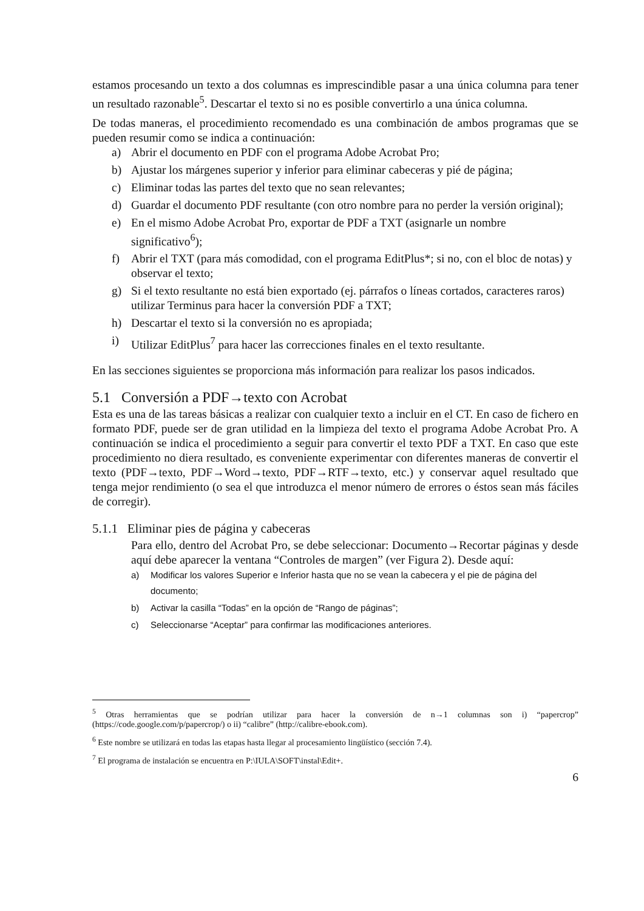estamos procesando un texto a dos columnas es imprescindible pasar a una única columna para tener un resultado razonable<sup>5</sup>. Descartar el texto si no es posible convertirlo a una única columna.
De todas maneras, el procedimiento recomendado es una combinación de ambos programas que se pueden resumir como se indica a continuación:
a) Abrir el documento en PDF con el programa Adobe Acrobat Pro;
b) Ajustar los márgenes superior y inferior para eliminar cabeceras y pié de página;
c) Eliminar todas las partes del texto que no sean relevantes;
d) Guardar el documento PDF resultante (con otro nombre para no perder la versión original);
e) En el mismo Adobe Acrobat Pro, exportar de PDF a TXT (asignarle un nombre significativo<sup>6</sup>);
f) Abrir el TXT (para más comodidad, con el programa EditPlus*; si no, con el bloc de notas) y observar el texto;
g) Si el texto resultante no está bien exportado (ej. párrafos o líneas cortados, caracteres raros) utilizar Terminus para hacer la conversión PDF a TXT;
h) Descartar el texto si la conversión no es apropiada;
i) Utilizar EditPlus<sup>7</sup> para hacer las correcciones finales en el texto resultante.
En las secciones siguientes se proporciona más información para realizar los pasos indicados.
5.1 Conversión a PDF→texto con Acrobat
Esta es una de las tareas básicas a realizar con cualquier texto a incluir en el CT. En caso de fichero en formato PDF, puede ser de gran utilidad en la limpieza del texto el programa Adobe Acrobat Pro. A continuación se indica el procedimiento a seguir para convertir el texto PDF a TXT. En caso que este procedimiento no diera resultado, es conveniente experimentar con diferentes maneras de convertir el texto (PDF→texto, PDF→Word→texto, PDF→RTF→texto, etc.) y conservar aquel resultado que tenga mejor rendimiento (o sea el que introduzca el menor número de errores o éstos sean más fáciles de corregir).
5.1.1 Eliminar pies de página y cabeceras
Para ello, dentro del Acrobat Pro, se debe seleccionar: Documento→Recortar páginas y desde aquí debe aparecer la ventana “Controles de margen” (ver Figura 2). Desde aquí:
a) Modificar los valores Superior e Inferior hasta que no se vean la cabecera y el pie de página del documento;
b) Activar la casilla “Todas” en la opción de “Rango de páginas”;
c) Seleccionarse “Aceptar” para confirmar las modificaciones anteriores.
<sup>5</sup> Otras herramientas que se podrían utilizar para hacer la conversión de n→1 columnas son i) “papercrop” (https://code.google.com/p/papercrop/) o ii) “calibre” (http://calibre-ebook.com).
<sup>6</sup> Este nombre se utilizará en todas las etapas hasta llegar al procesamiento lingüístico (sección 7.4).
<sup>7</sup> El programa de instalación se encuentra en P:\IULA\SOFT\instal\Edit+.
6